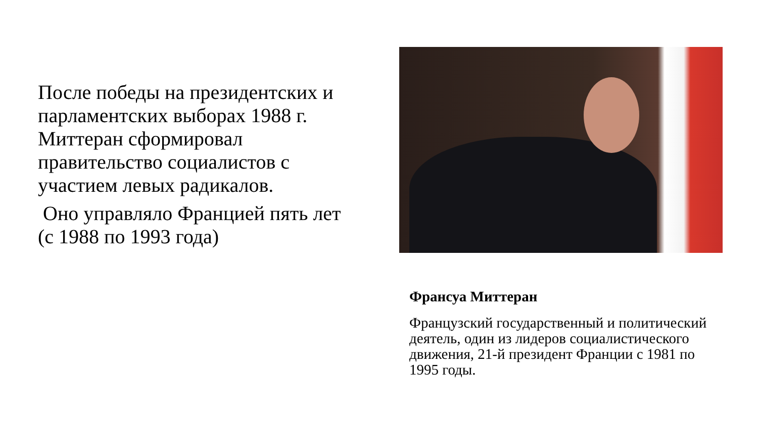После победы на президентских и парламентских выборах 1988 г. Миттеран сформировал правительство социалистов с участием левых радикалов.
Оно управляло Францией пять лет (с 1988 по 1993 года)
Франсуа Миттеран
Французский государственный и политический деятель, один из лидеров социалистического движения, 21-й президент Франции с 1981 по 1995 годы.